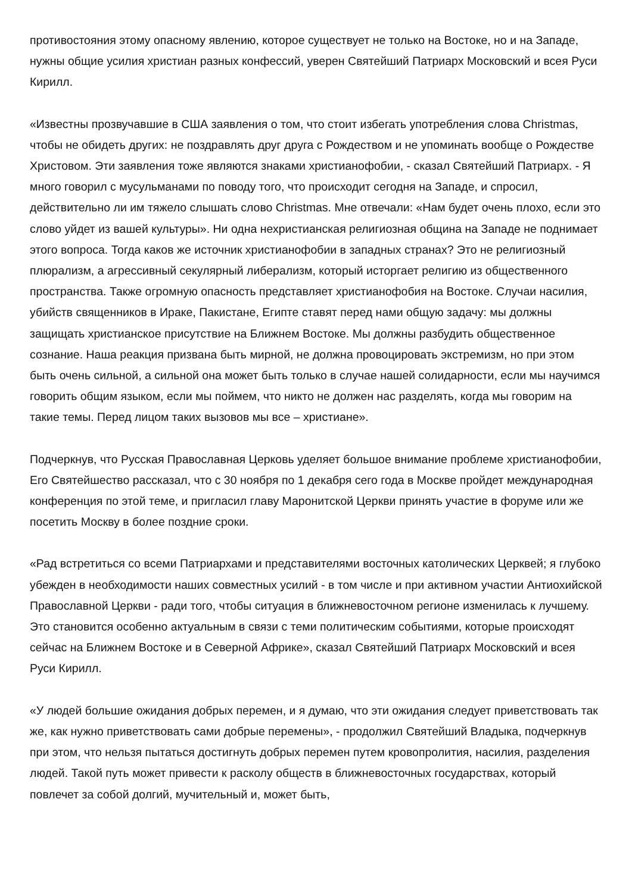противостояния этому опасному явлению, которое существует не только на Востоке, но и на Западе, нужны общие усилия христиан разных конфессий, уверен Святейший Патриарх Московский и всея Руси Кирилл.
«Известны прозвучавшие в США заявления о том, что стоит избегать употребления слова Christmas, чтобы не обидеть других: не поздравлять друг друга с Рождеством и не упоминать вообще о Рождестве Христовом. Эти заявления тоже являются знаками христианофобии, - сказал Святейший Патриарх. - Я много говорил с мусульманами по поводу того, что происходит сегодня на Западе, и спросил, действительно ли им тяжело слышать слово Christmas. Мне отвечали: «Нам будет очень плохо, если это слово уйдет из вашей культуры». Ни одна нехристианская религиозная община на Западе не поднимает этого вопроса. Тогда каков же источник христианофобии в западных странах? Это не религиозный плюрализм, а агрессивный секулярный либерализм, который исторгает религию из общественного пространства. Также огромную опасность представляет христианофобия на Востоке. Случаи насилия, убийств священников в Ираке, Пакистане, Египте ставят перед нами общую задачу: мы должны защищать христианское присутствие на Ближнем Востоке. Мы должны разбудить общественное сознание. Наша реакция призвана быть мирной, не должна провоцировать экстремизм, но при этом быть очень сильной, а сильной она может быть только в случае нашей солидарности, если мы научимся говорить общим языком, если мы поймем, что никто не должен нас разделять, когда мы говорим на такие темы. Перед лицом таких вызовов мы все – христиане».
Подчеркнув, что Русская Православная Церковь уделяет большое внимание проблеме христианофобии, Его Святейшество рассказал, что с 30 ноября по 1 декабря сего года в Москве пройдет международная конференция по этой теме, и пригласил главу Маронитской Церкви принять участие в форуме или же посетить Москву в более поздние сроки.
«Рад встретиться со всеми Патриархами и представителями восточных католических Церквей; я глубоко убежден в необходимости наших совместных усилий - в том числе и при активном участии Антиохийской Православной Церкви - ради того, чтобы ситуация в ближневосточном регионе изменилась к лучшему. Это становится особенно актуальным в связи с теми политическим событиями, которые происходят сейчас на Ближнем Востоке и в Северной Африке», сказал Святейший Патриарх Московский и всея Руси Кирилл.
«У людей большие ожидания добрых перемен, и я думаю, что эти ожидания следует приветствовать так же, как нужно приветствовать сами добрые перемены», - продолжил Святейший Владыка, подчеркнув при этом, что нельзя пытаться достигнуть добрых перемен путем кровопролития, насилия, разделения людей. Такой путь может привести к расколу обществ в ближневосточных государствах, который повлечет за собой долгий, мучительный и, может быть,